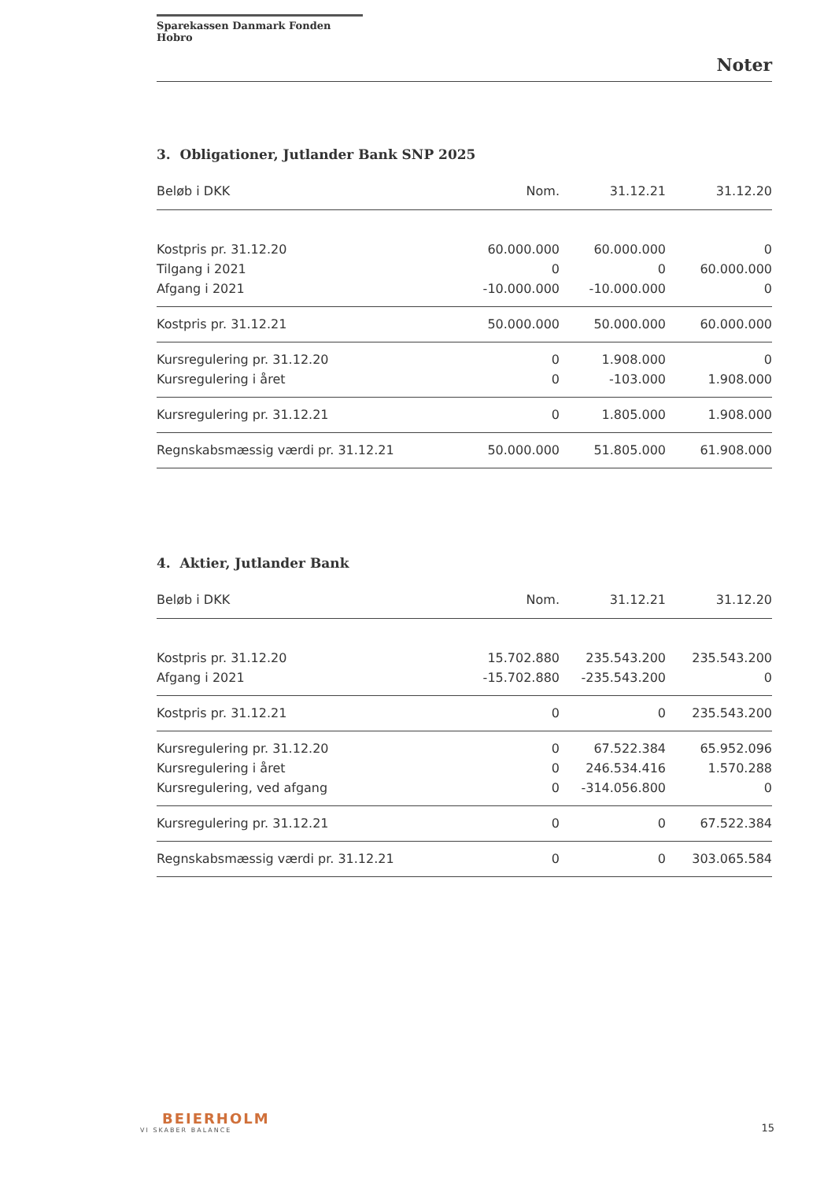Sparekassen Danmark Fonden Hobro
Noter
3. Obligationer, Jutlander Bank SNP 2025
| Beløb i DKK | Nom. | 31.12.21 | 31.12.20 |
| --- | --- | --- | --- |
| Kostpris pr. 31.12.20 | 60.000.000 | 60.000.000 | 0 |
| Tilgang i 2021 | 0 | 0 | 60.000.000 |
| Afgang i 2021 | -10.000.000 | -10.000.000 | 0 |
| Kostpris pr. 31.12.21 | 50.000.000 | 50.000.000 | 60.000.000 |
| Kursregulering pr. 31.12.20 | 0 | 1.908.000 | 0 |
| Kursregulering i året | 0 | -103.000 | 1.908.000 |
| Kursregulering pr. 31.12.21 | 0 | 1.805.000 | 1.908.000 |
| Regnskabsmæssig værdi pr. 31.12.21 | 50.000.000 | 51.805.000 | 61.908.000 |
4. Aktier, Jutlander Bank
| Beløb i DKK | Nom. | 31.12.21 | 31.12.20 |
| --- | --- | --- | --- |
| Kostpris pr. 31.12.20 | 15.702.880 | 235.543.200 | 235.543.200 |
| Afgang i 2021 | -15.702.880 | -235.543.200 | 0 |
| Kostpris pr. 31.12.21 | 0 | 0 | 235.543.200 |
| Kursregulering pr. 31.12.20 | 0 | 67.522.384 | 65.952.096 |
| Kursregulering i året | 0 | 246.534.416 | 1.570.288 |
| Kursregulering, ved afgang | 0 | -314.056.800 | 0 |
| Kursregulering pr. 31.12.21 | 0 | 0 | 67.522.384 |
| Regnskabsmæssig værdi pr. 31.12.21 | 0 | 0 | 303.065.584 |
BEIERHOLM
VI SKABER BALANCE
15